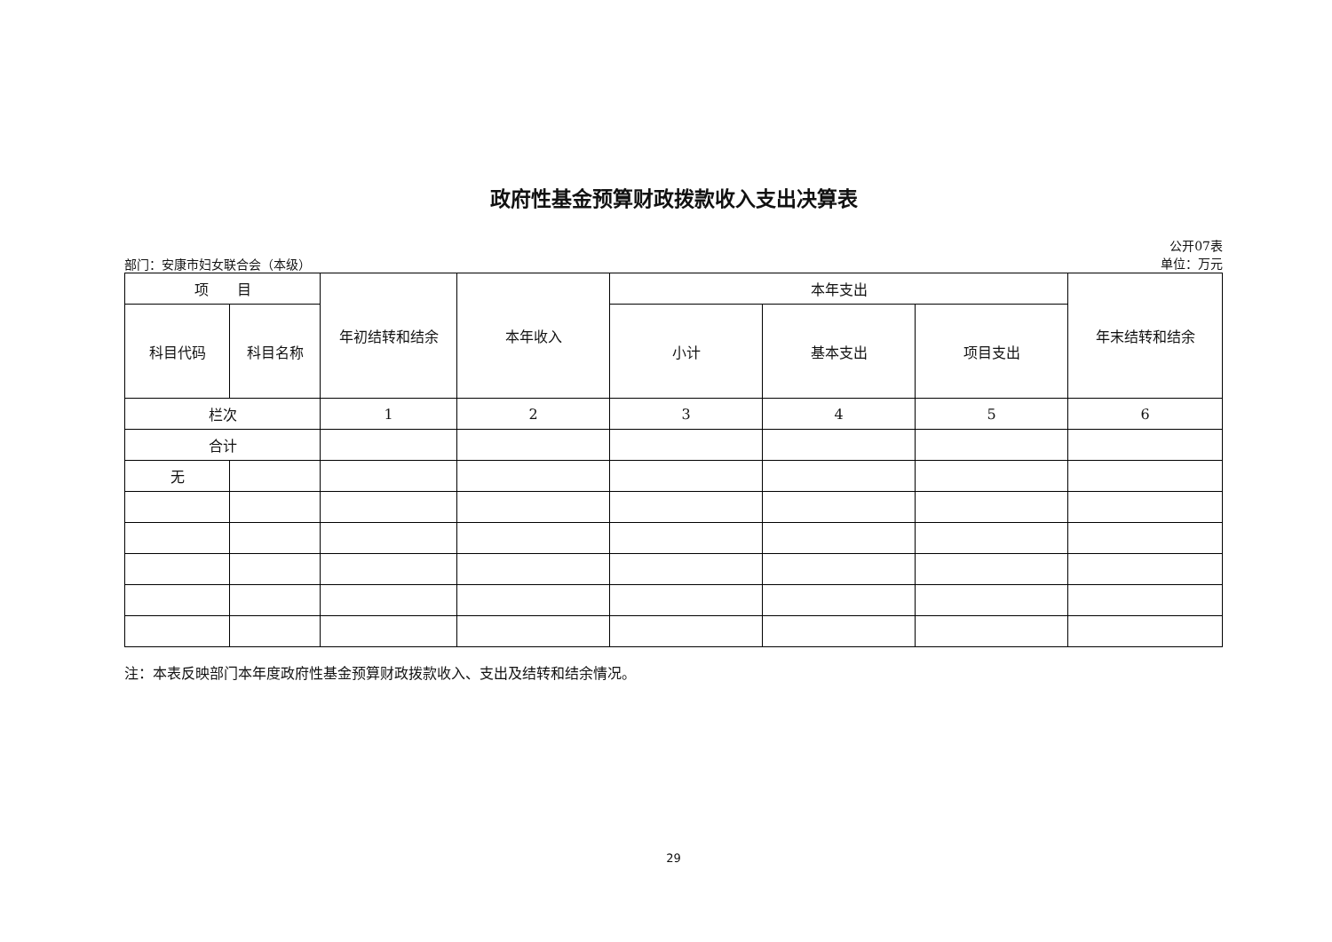政府性基金预算财政拨款收入支出决算表
部门：安康市妇女联合会（本级）
公开07表
单位：万元
| 项 目 | | 年初结转和结余 | 本年收入 | 本年支出 | | | 年末结转和结余 |
| --- | --- | --- | --- | --- | --- | --- | --- |
| 科目代码 | 科目名称 | | | 小计 | 基本支出 | 项目支出 | |
| 栏次 | | 1 | 2 | 3 | 4 | 5 | 6 |
| 合计 | | | | | | | |
| 无 | | | | | | | |
注：本表反映部门本年度政府性基金预算财政拨款收入、支出及结转和结余情况。
29